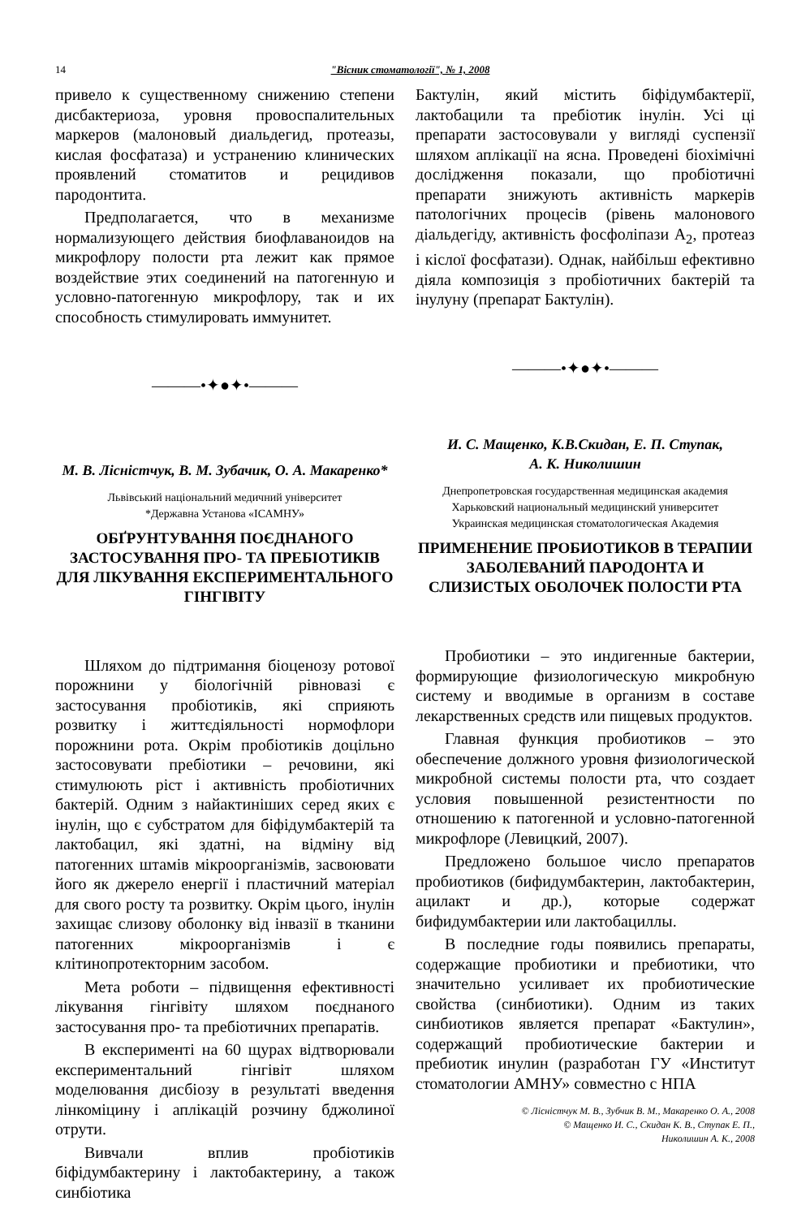14 "Вісник стоматології", № 1, 2008
привело к существенному снижению степени дисбактериоза, уровня провоспалительных маркеров (малоновый диальдегид, протеазы, кислая фосфатаза) и устранению клинических проявлений стоматитов и рецидивов пародонтита.
Предполагается, что в механизме нормализующего действия биофлаваноидов на микрофлору полости рта лежит как прямое воздействие этих соединений на патогенную и условно-патогенную микрофлору, так и их способность стимулировать иммунитет.
———•✦●✦•———
М. В. Лісністчук, В. М. Зубачик, О. А. Макаренко*
Львівський національний медичний університет
*Державна Установа «ІСАМНУ»
ОБҐРУНТУВАННЯ ПОЄДНАНОГО ЗАСТОСУВАННЯ ПРО- ТА ПРЕБІОТИКІВ ДЛЯ ЛІКУВАННЯ ЕКСПЕРИМЕНТАЛЬНОГО ГІНГІВІТУ
Шляхом до підтримання біоценозу ротової порожнини у біологічній рівновазі є застосування пробіотиків, які сприяють розвитку і життєдіяльності нормофлори порожнини рота. Окрім пробіотиків доцільно застосовувати пребіотики – речовини, які стимулюють ріст і активність пробіотичних бактерій. Одним з найактиніших серед яких є інулін, що є субстратом для біфідумбактерій та лактобацил, які здатні, на відміну від патогенних штамів мікроорганізмів, засвоювати його як джерело енергії і пластичний матеріал для свого росту та розвитку. Окрім цього, інулін захищає слизову оболонку від інвазії в тканини патогенних мікроорганізмів і є клітинопротекторним засобом.
Мета роботи – підвищення ефективності лікування гінгівіту шляхом поєднаного застосування про- та пребіотичних препаратів.
В експерименті на 60 щурах відтворювали експериментальний гінгівіт шляхом моделювання дисбіозу в результаті введення лінкоміцину і аплікацій розчину бджолиної отрути.
Вивчали вплив пробіотиків біфідумбактерину і лактобактерину, а також синбіотика
Бактулін, який містить біфідумбактерії, лактобацили та пребіотик інулін. Усі ці препарати застосовували у вигляді суспензії шляхом аплікації на ясна. Проведені біохімічні дослідження показали, що пробіотичні препарати знижують активність маркерів патологічних процесів (рівень малонового діальдегіду, активність фосфоліпази А<sub>2</sub>, протеаз і кіслої фосфатази). Однак, найбільш ефективно діяла композиція з пробіотичних бактерій та інулуну (препарат Бактулін).
———•✦●✦•———
И. С. Мащенко, К.В.Скидан, Е. П. Ступак,
А. К. Николишин
Днепропетровская государственная медицинская академия
Харьковский национальный медицинский университет
Украинская медицинская стоматологическая Академия
ПРИМЕНЕНИЕ ПРОБИОТИКОВ В ТЕРАПИИ ЗАБОЛЕВАНИЙ ПАРОДОНТА И СЛИЗИСТЫХ ОБОЛОЧЕК ПОЛОСТИ РТА
Пробиотики – это индигенные бактерии, формирующие физиологическую микробную систему и вводимые в организм в составе лекарственных средств или пищевых продуктов.
Главная функция пробиотиков – это обеспечение должного уровня физиологической микробной системы полости рта, что создает условия повышенной резистентности по отношению к патогенной и условно-патогенной микрофлоре (Левицкий, 2007).
Предложено большое число препаратов пробиотиков (бифидумбактерин, лактобактерин, ацилакт и др.), которые содержат бифидумбактерии или лактобациллы.
В последние годы появились препараты, содержащие пробиотики и пребиотики, что значительно усиливает их пробиотические свойства (синбиотики). Одним из таких синбиотиков является препарат «Бактулин», содержащий пробиотические бактерии и пребиотик инулин (разработан ГУ «Институт стоматологии АМНУ» совместно с НПА
© Лісністчук М. В., Зубчик В. М., Макаренко О. А., 2008
© Мащенко И. С., Скидан К. В., Ступак Е. П.,
Николишин А. К., 2008